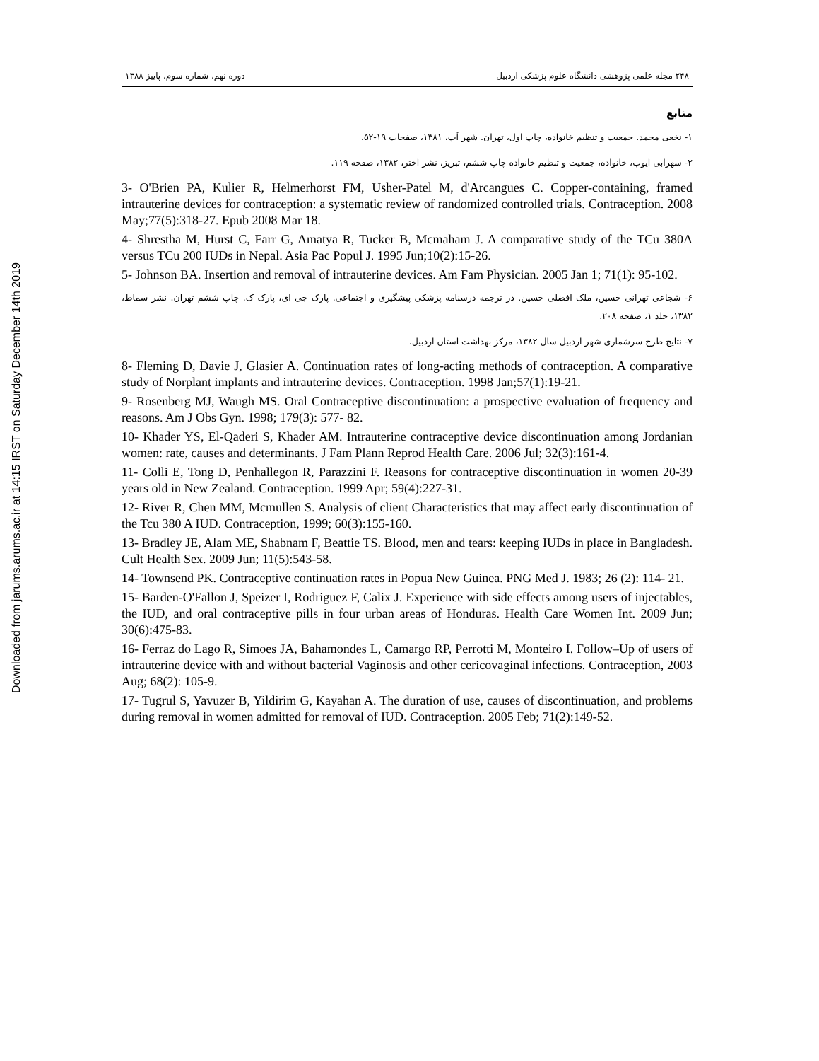Downloaded from jarums.arums.ac.ir at 14:15 IRST on Saturday December 14th 2019
۲۴۸ مجله علمی پژوهشی دانشگاه علوم پزشکی اردبیل دوره نهم، شماره سوم، پاییز ۱۳۸۸
منابع
۱- نخعی محمد. جمعیت و تنظیم خانواده، چاپ اول، تهران. شهر آب، ۱۳۸۱، صفحات ۱۹-۵۲.
۲- سهرابی ایوب، خانواده، جمعیت و تنظیم خانواده چاپ ششم، تبریز، نشر اختر، ۱۳۸۲، صفحه ۱۱۹.
3- O'Brien PA, Kulier R, Helmerhorst FM, Usher-Patel M, d'Arcangues C. Copper-containing, framed intrauterine devices for contraception: a systematic review of randomized controlled trials. Contraception. 2008 May;77(5):318-27. Epub 2008 Mar 18.
4- Shrestha M, Hurst C, Farr G, Amatya R, Tucker B, Mcmaham J. A comparative study of the TCu 380A versus TCu 200 IUDs in Nepal. Asia Pac Popul J. 1995 Jun;10(2):15-26.
5- Johnson BA. Insertion and removal of intrauterine devices. Am Fam Physician. 2005 Jan 1; 71(1): 95-102.
۶- شجاعی تهرانی حسین، ملک افضلی حسین. در ترجمه درسنامه پزشکی پیشگیری و اجتماعی. پارک جی ای، پارک ک. چاپ ششم تهران. نشر سماط، ۱۳۸۲، جلد ۱، صفحه ۲۰۸.
۷- نتایج طرح سرشماری شهر اردبیل سال ۱۳۸۲، مرکز بهداشت استان اردبیل.
8- Fleming D, Davie J, Glasier A. Continuation rates of long-acting methods of contraception. A comparative study of Norplant implants and intrauterine devices. Contraception. 1998 Jan;57(1):19-21.
9- Rosenberg MJ, Waugh MS. Oral Contraceptive discontinuation: a prospective evaluation of frequency and reasons. Am J Obs Gyn. 1998; 179(3): 577- 82.
10- Khader YS, El-Qaderi S, Khader AM. Intrauterine contraceptive device discontinuation among Jordanian women: rate, causes and determinants. J Fam Plann Reprod Health Care. 2006 Jul; 32(3):161-4.
11- Colli E, Tong D, Penhallegon R, Parazzini F. Reasons for contraceptive discontinuation in women 20-39 years old in New Zealand. Contraception. 1999 Apr; 59(4):227-31.
12- River R, Chen MM, Mcmullen S. Analysis of client Characteristics that may affect early discontinuation of the Tcu 380 A IUD. Contraception, 1999; 60(3):155-160.
13- Bradley JE, Alam ME, Shabnam F, Beattie TS. Blood, men and tears: keeping IUDs in place in Bangladesh. Cult Health Sex. 2009 Jun; 11(5):543-58.
14- Townsend PK. Contraceptive continuation rates in Popua New Guinea. PNG Med J. 1983; 26 (2): 114- 21.
15- Barden-O'Fallon J, Speizer I, Rodriguez F, Calix J. Experience with side effects among users of injectables, the IUD, and oral contraceptive pills in four urban areas of Honduras. Health Care Women Int. 2009 Jun; 30(6):475-83.
16- Ferraz do Lago R, Simoes JA, Bahamondes L, Camargo RP, Perrotti M, Monteiro I. Follow–Up of users of intrauterine device with and without bacterial Vaginosis and other cericovaginal infections. Contraception, 2003 Aug; 68(2): 105-9.
17- Tugrul S, Yavuzer B, Yildirim G, Kayahan A. The duration of use, causes of discontinuation, and problems during removal in women admitted for removal of IUD. Contraception. 2005 Feb; 71(2):149-52.